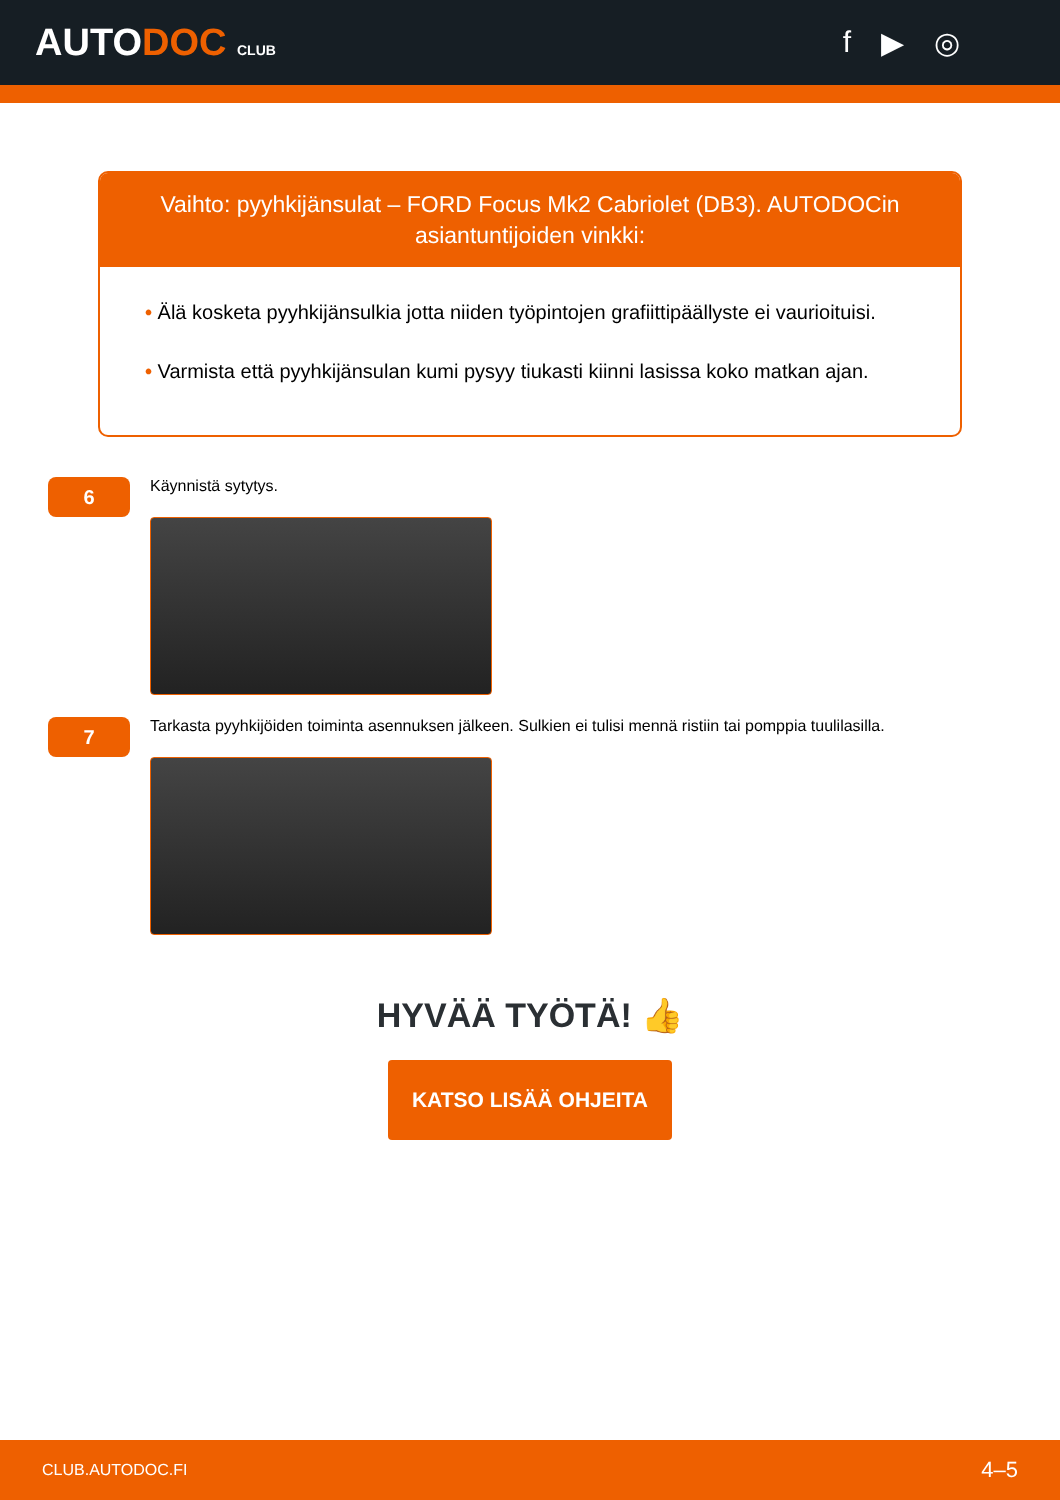AUTODOC CLUB
f ▶ ◎
Vaihto: pyyhkijänsulat – FORD Focus Mk2 Cabriolet (DB3). AUTODOCin asiantuntijoiden vinkki:
• Älä kosketa pyyhkijänsulkia jotta niiden työpintojen grafiittipäällyste ei vaurioituisi.
• Varmista että pyyhkijänsulan kumi pysyy tiukasti kiinni lasissa koko matkan ajan.
6
Käynnistä sytytys.
7
Tarkasta pyyhkijöiden toiminta asennuksen jälkeen. Sulkien ei tulisi mennä ristiin tai pomppia tuulilasilla.
HYVÄÄ TYÖTÄ! 👍
KATSO LISÄÄ OHJEITA
CLUB.AUTODOC.FI 4–5